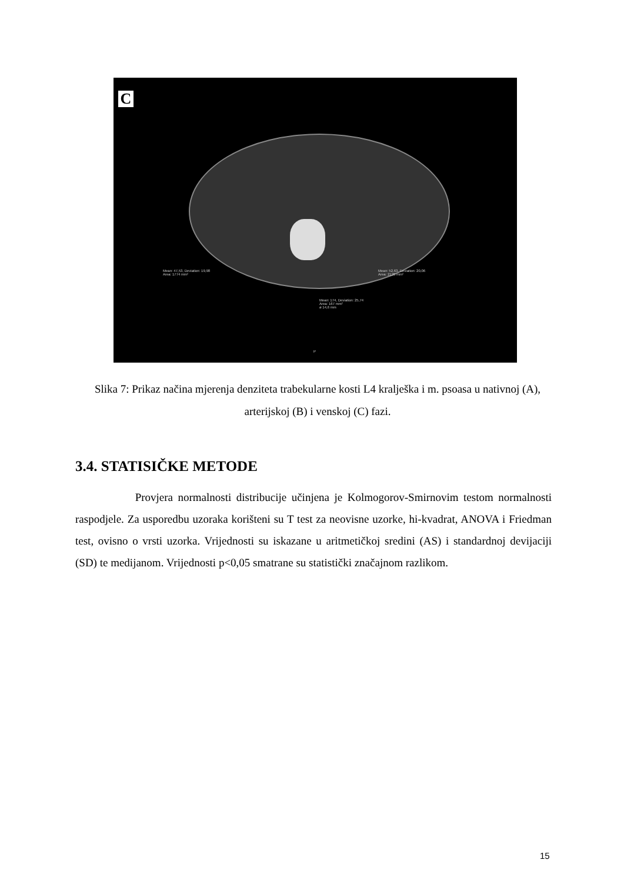C
Mean: 47,53, Deviation: 19,98
Area: 1774 mm²
Mean: 52,63, Deviation: 20,06
Area: 2120 mm²
Mean: 174, Deviation: 25,74
Area: 167 mm²
ø 14,6 mm
P
Slika 7: Prikaz načina mjerenja denziteta trabekularne kosti L4 kralješka i m. psoasa u nativnoj (A), arterijskoj (B) i venskoj (C) fazi.
3.4. STATISIČKE METODE
Provjera normalnosti distribucije učinjena je Kolmogorov-Smirnovim testom normalnosti raspodjele. Za usporedbu uzoraka korišteni su T test za neovisne uzorke, hi-kvadrat, ANOVA i Friedman test, ovisno o vrsti uzorka. Vrijednosti su iskazane u aritmetičkoj sredini (AS) i standardnoj devijaciji (SD) te medijanom. Vrijednosti p<0,05 smatrane su statistički značajnom razlikom.
15